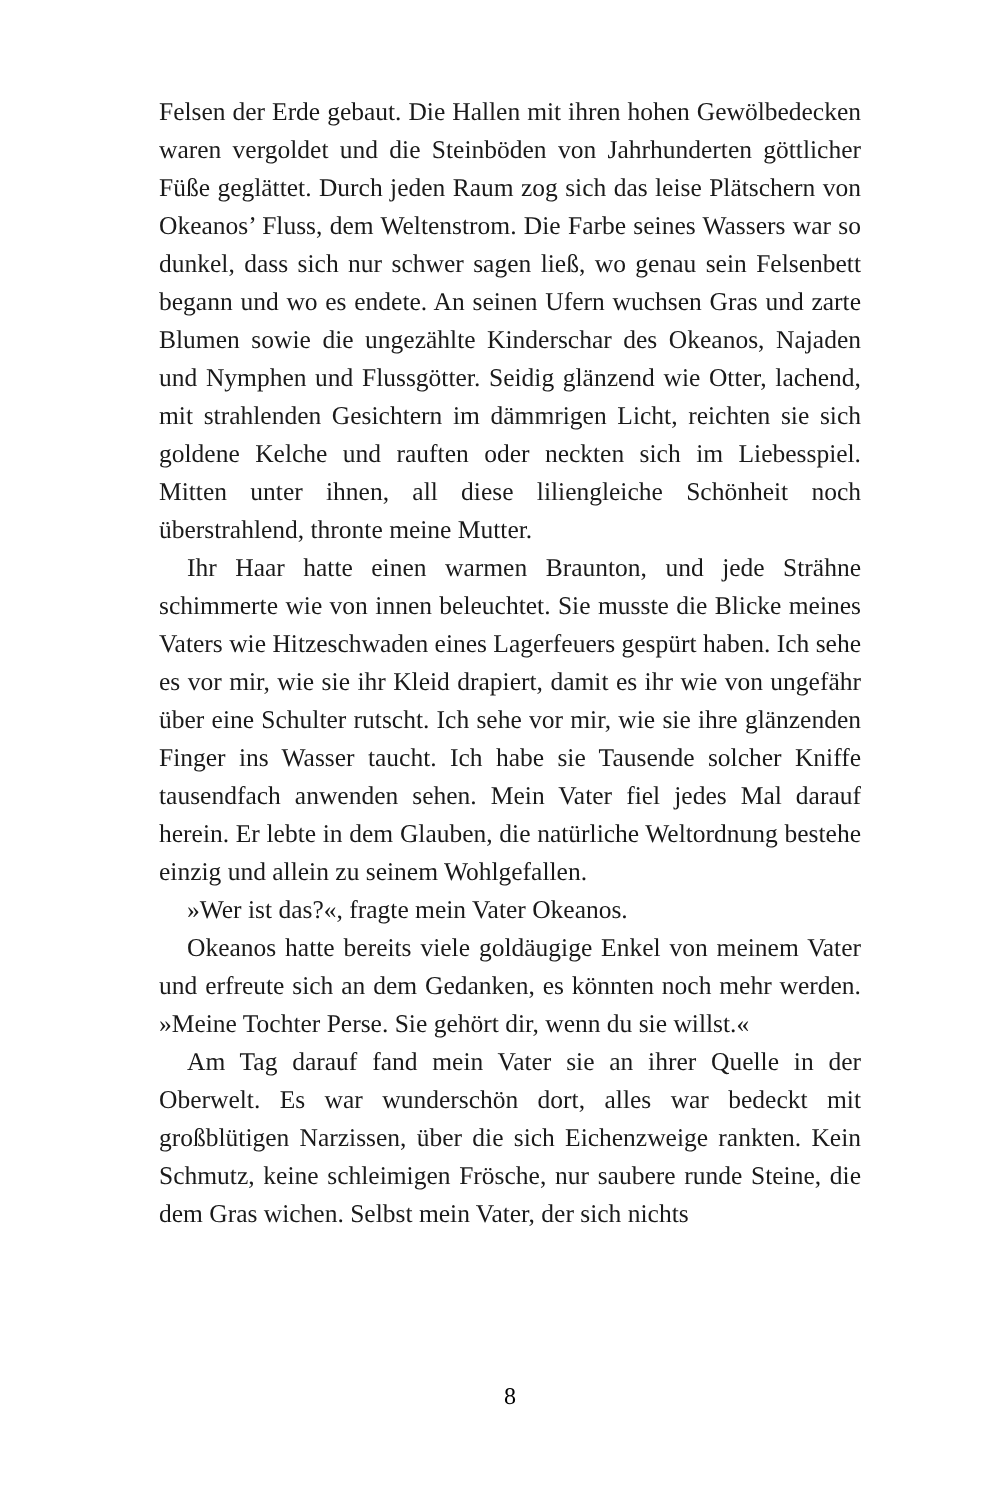Felsen der Erde gebaut. Die Hallen mit ihren hohen Gewölbedecken waren vergoldet und die Steinböden von Jahrhunderten göttlicher Füße geglättet. Durch jeden Raum zog sich das leise Plätschern von Okeanos’ Fluss, dem Weltenstrom. Die Farbe seines Wassers war so dunkel, dass sich nur schwer sagen ließ, wo genau sein Felsenbett begann und wo es endete. An seinen Ufern wuchsen Gras und zarte Blumen sowie die ungezählte Kinderschar des Okeanos, Najaden und Nymphen und Flussgötter. Seidig glänzend wie Otter, lachend, mit strahlenden Gesichtern im dämmrigen Licht, reichten sie sich goldene Kelche und rauften oder neckten sich im Liebesspiel. Mitten unter ihnen, all diese liliengleiche Schönheit noch überstrahlend, thronte meine Mutter.
Ihr Haar hatte einen warmen Braunton, und jede Strähne schimmerte wie von innen beleuchtet. Sie musste die Blicke meines Vaters wie Hitzeschwaden eines Lagerfeuers gespürt haben. Ich sehe es vor mir, wie sie ihr Kleid drapiert, damit es ihr wie von ungefähr über eine Schulter rutscht. Ich sehe vor mir, wie sie ihre glänzenden Finger ins Wasser taucht. Ich habe sie Tausende solcher Kniffe tausendfach anwenden sehen. Mein Vater fiel jedes Mal darauf herein. Er lebte in dem Glauben, die natürliche Weltordnung bestehe einzig und allein zu seinem Wohlgefallen.
»Wer ist das?«, fragte mein Vater Okeanos.
Okeanos hatte bereits viele goldäugige Enkel von meinem Vater und erfreute sich an dem Gedanken, es könnten noch mehr werden. »Meine Tochter Perse. Sie gehört dir, wenn du sie willst.«
Am Tag darauf fand mein Vater sie an ihrer Quelle in der Oberwelt. Es war wunderschön dort, alles war bedeckt mit großblütigen Narzissen, über die sich Eichenzweige rankten. Kein Schmutz, keine schleimigen Frösche, nur saubere runde Steine, die dem Gras wichen. Selbst mein Vater, der sich nichts
8